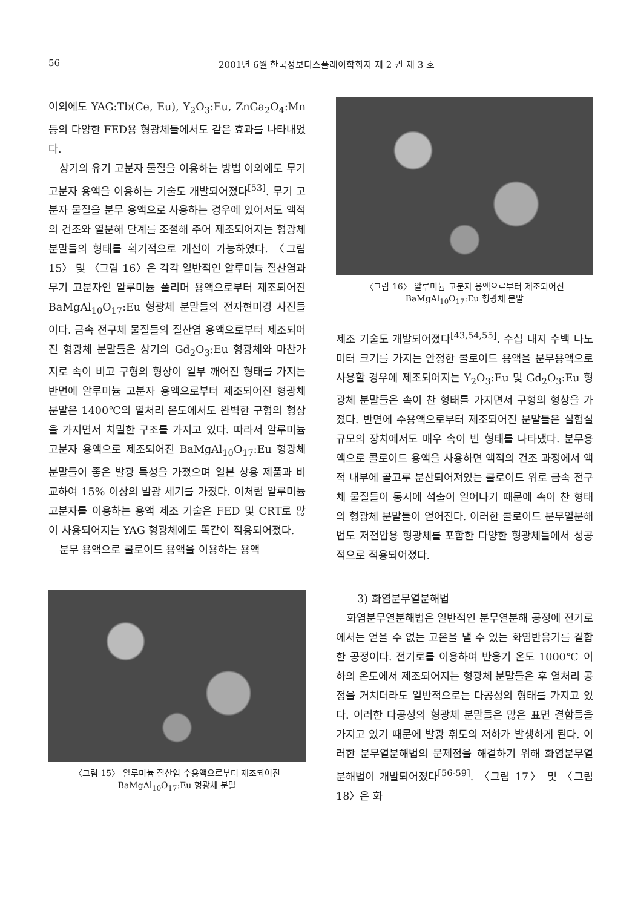56 2001년 6월 한국정보디스플레이학회지 제 2 권 제 3 호
이외에도 YAG:Tb(Ce, Eu), Y<sub>2</sub>O<sub>3</sub>:Eu, ZnGa<sub>2</sub>O<sub>4</sub>:Mn 등의 다양한 FED용 형광체들에서도 같은 효과를 나타내었다.
상기의 유기 고분자 물질을 이용하는 방법 이외에도 무기 고분자 용액을 이용하는 기술도 개발되어졌다<sup>[53]</sup>. 무기 고분자 물질을 분무 용액으로 사용하는 경우에 있어서도 액적의 건조와 열분해 단계를 조절해 주어 제조되어지는 형광체 분말들의 형태를 획기적으로 개선이 가능하였다. 〈그림 15〉 및 〈그림 16〉은 각각 일반적인 알루미늄 질산염과 무기 고분자인 알루미늄 폴리머 용액으로부터 제조되어진 BaMgAl<sub>10</sub>O<sub>17</sub>:Eu 형광체 분말들의 전자현미경 사진들이다. 금속 전구체 물질들의 질산염 용액으로부터 제조되어진 형광체 분말들은 상기의 Gd<sub>2</sub>O<sub>3</sub>:Eu 형광체와 마찬가지로 속이 비고 구형의 형상이 일부 깨어진 형태를 가지는 반면에 알루미늄 고분자 용액으로부터 제조되어진 형광체 분말은 1400℃의 열처리 온도에서도 완벽한 구형의 형상을 가지면서 치밀한 구조를 가지고 있다. 따라서 알루미늄 고분자 용액으로 제조되어진 BaMgAl<sub>10</sub>O<sub>17</sub>:Eu 형광체 분말들이 좋은 발광 특성을 가졌으며 일본 상용 제품과 비교하여 15% 이상의 발광 세기를 가졌다. 이처럼 알루미늄 고분자를 이용하는 용액 제조 기술은 FED 및 CRT로 많이 사용되어지는 YAG 형광체에도 똑같이 적용되어졌다.
분무 용액으로 콜로이드 용액을 이용하는 용액
〈그림 15〉 알루미늄 질산염 수용액으로부터 제조되어진
BaMgAl<sub>10</sub>O<sub>17</sub>:Eu 형광체 분말
〈그림 16〉 알루미늄 고분자 용액으로부터 제조되어진
BaMgAl<sub>10</sub>O<sub>17</sub>:Eu 형광체 분말
제조 기술도 개발되어졌다<sup>[43,54,55]</sup>. 수십 내지 수백 나노미터 크기를 가지는 안정한 콜로이드 용액을 분무용액으로 사용할 경우에 제조되어지는 Y<sub>2</sub>O<sub>3</sub>:Eu 및 Gd<sub>2</sub>O<sub>3</sub>:Eu 형광체 분말들은 속이 찬 형태를 가지면서 구형의 형상을 가졌다. 반면에 수용액으로부터 제조되어진 분말들은 실험실 규모의 장치에서도 매우 속이 빈 형태를 나타냈다. 분무용액으로 콜로이드 용액을 사용하면 액적의 건조 과정에서 액적 내부에 골고루 분산되어져있는 콜로이드 위로 금속 전구체 물질들이 동시에 석출이 일어나기 때문에 속이 찬 형태의 형광체 분말들이 얻어진다. 이러한 콜로이드 분무열분해법도 저전압용 형광체를 포함한 다양한 형광체들에서 성공적으로 적용되어졌다.
3) 화염분무열분해법
화염분무열분해법은 일반적인 분무열분해 공정에 전기로에서는 얻을 수 없는 고온을 낼 수 있는 화염반응기를 결합한 공정이다. 전기로를 이용하여 반응기 온도 1000℃ 이하의 온도에서 제조되어지는 형광체 분말들은 후 열처리 공정을 거치더라도 일반적으로는 다공성의 형태를 가지고 있다. 이러한 다공성의 형광체 분말들은 많은 표면 결함들을 가지고 있기 때문에 발광 휘도의 저하가 발생하게 된다. 이러한 분무열분해법의 문제점을 해결하기 위해 화염분무열분해법이 개발되어졌다<sup>[56-59]</sup>. 〈그림 17〉 및 〈그림 18〉은 화